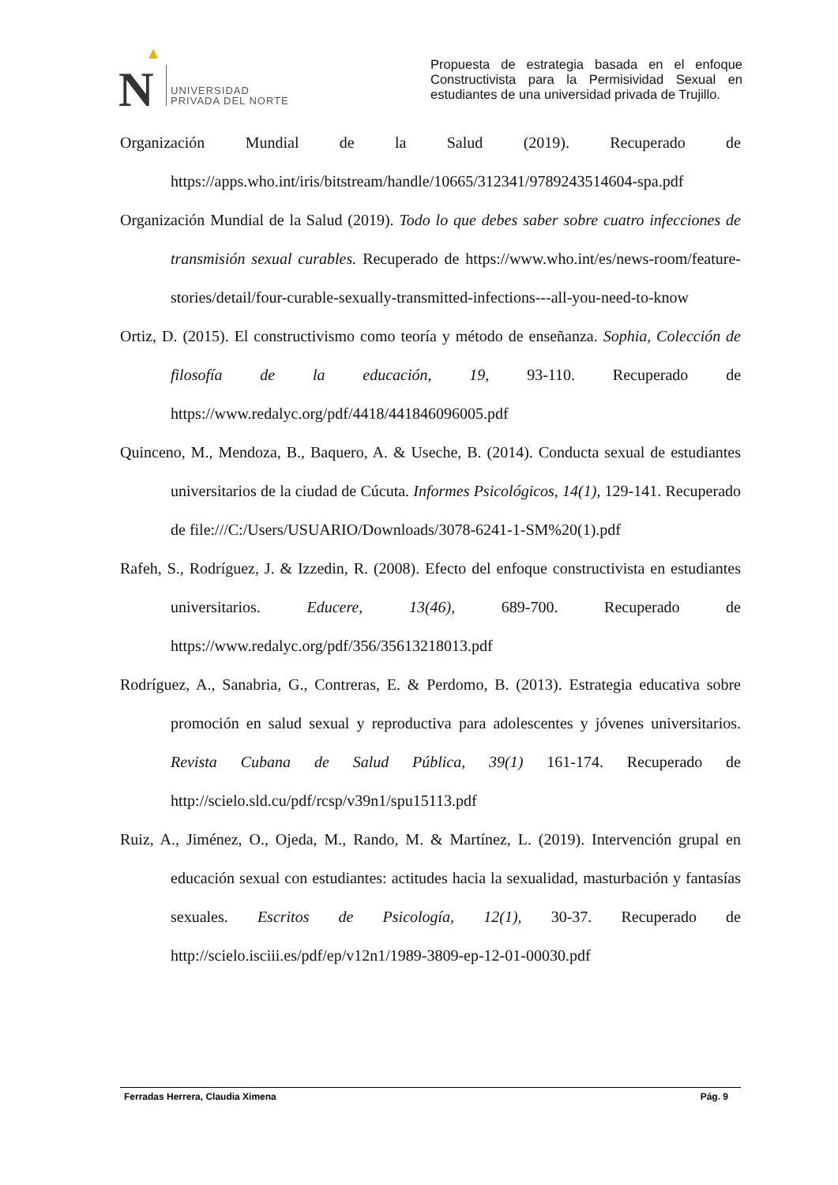N
UNIVERSIDAD
PRIVADA DEL NORTE
Propuesta de estrategia basada en el enfoque Constructivista para la Permisividad Sexual en estudiantes de una universidad privada de Trujillo.
Organización Mundial de la Salud (2019). Recuperado de https://apps.who.int/iris/bitstream/handle/10665/312341/9789243514604-spa.pdf
Organización Mundial de la Salud (2019). Todo lo que debes saber sobre cuatro infecciones de transmisión sexual curables. Recuperado de https://www.who.int/es/news-room/feature-stories/detail/four-curable-sexually-transmitted-infections---all-you-need-to-know
Ortiz, D. (2015). El constructivismo como teoría y método de enseñanza. Sophia, Colección de filosofía de la educación, 19, 93-110. Recuperado de https://www.redalyc.org/pdf/4418/441846096005.pdf
Quinceno, M., Mendoza, B., Baquero, A. & Useche, B. (2014). Conducta sexual de estudiantes universitarios de la ciudad de Cúcuta. Informes Psicológicos, 14(1), 129-141. Recuperado de file:///C:/Users/USUARIO/Downloads/3078-6241-1-SM%20(1).pdf
Rafeh, S., Rodríguez, J. & Izzedin, R. (2008). Efecto del enfoque constructivista en estudiantes universitarios. Educere, 13(46), 689-700. Recuperado de https://www.redalyc.org/pdf/356/35613218013.pdf
Rodríguez, A., Sanabria, G., Contreras, E. & Perdomo, B. (2013). Estrategia educativa sobre promoción en salud sexual y reproductiva para adolescentes y jóvenes universitarios. Revista Cubana de Salud Pública, 39(1) 161-174. Recuperado de http://scielo.sld.cu/pdf/rcsp/v39n1/spu15113.pdf
Ruiz, A., Jiménez, O., Ojeda, M., Rando, M. & Martínez, L. (2019). Intervención grupal en educación sexual con estudiantes: actitudes hacia la sexualidad, masturbación y fantasías sexuales. Escritos de Psicología, 12(1), 30-37. Recuperado de http://scielo.isciii.es/pdf/ep/v12n1/1989-3809-ep-12-01-00030.pdf
Ferradas Herrera, Claudia Ximena Pág. 9